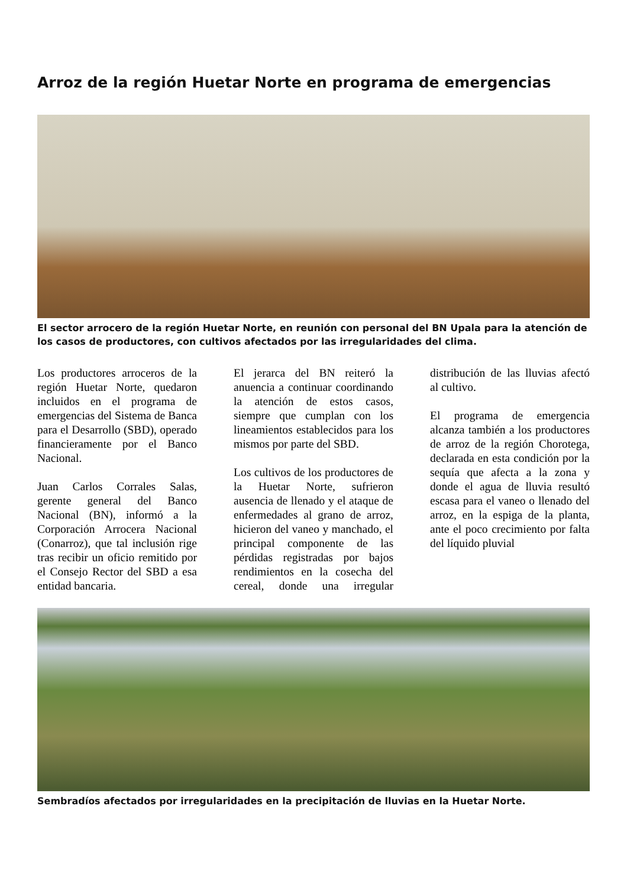Arroz de la región Huetar Norte en programa de emergencias
El sector arrocero de la región Huetar Norte, en reunión con personal del BN Upala para la atención de los casos de productores, con cultivos afectados por las irregularidades del clima.
Los productores arroceros de la región Huetar Norte, quedaron incluidos en el programa de emergencias del Sistema de Banca para el Desarrollo (SBD), operado financieramente por el Banco Nacional.
Juan Carlos Corrales Salas, gerente general del Banco Nacional (BN), informó a la Corporación Arrocera Nacional (Conarroz), que tal inclusión rige tras recibir un oficio remitido por el Consejo Rector del SBD a esa entidad bancaria.
El jerarca del BN reiteró la anuencia a continuar coordinando la atención de estos casos, siempre que cumplan con los lineamientos establecidos para los mismos por parte del SBD.
Los cultivos de los productores de la Huetar Norte, sufrieron ausencia de llenado y el ataque de enfermedades al grano de arroz, hicieron del vaneo y manchado, el principal componente de las pérdidas registradas por bajos rendimientos en la cosecha del cereal, donde una irregular distribución de las lluvias afectó al cultivo.
El programa de emergencia alcanza también a los productores de arroz de la región Chorotega, declarada en esta condición por la sequía que afecta a la zona y donde el agua de lluvia resultó escasa para el vaneo o llenado del arroz, en la espiga de la planta, ante el poco crecimiento por falta del líquido pluvial
Sembradíos afectados por irregularidades en la precipitación de lluvias en la Huetar Norte.